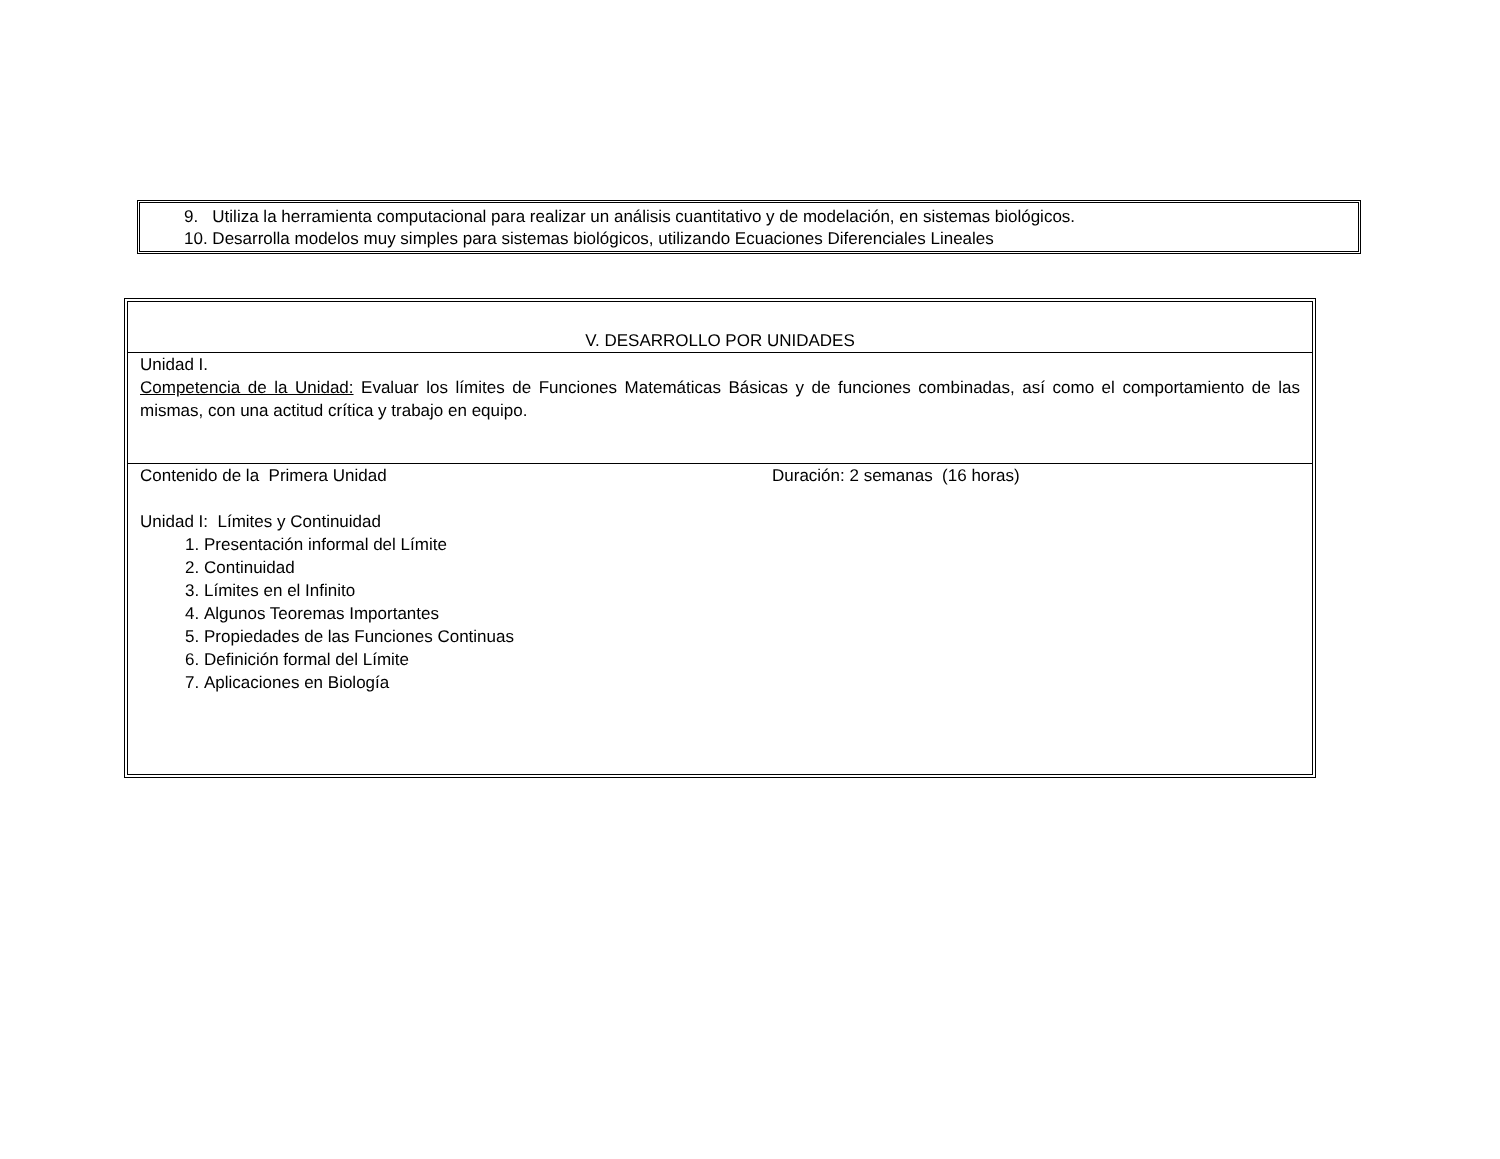9. Utiliza la herramienta computacional para realizar un análisis cuantitativo y de modelación, en sistemas biológicos.
10. Desarrolla modelos muy simples para sistemas biológicos, utilizando Ecuaciones Diferenciales Lineales
| V. DESARROLLO POR UNIDADES |
| Unidad I. Competencia de la Unidad: Evaluar los límites de Funciones Matemáticas Básicas y de funciones combinadas, así como el comportamiento de las mismas, con una actitud crítica y trabajo en equipo. |
| Contenido de la Primera Unidad Duración: 2 semanas (16 horas) Unidad I: Límites y Continuidad 1. Presentación informal del Límite 2. Continuidad 3. Límites en el Infinito 4. Algunos Teoremas Importantes 5. Propiedades de las Funciones Continuas 6. Definición formal del Límite 7. Aplicaciones en Biología |